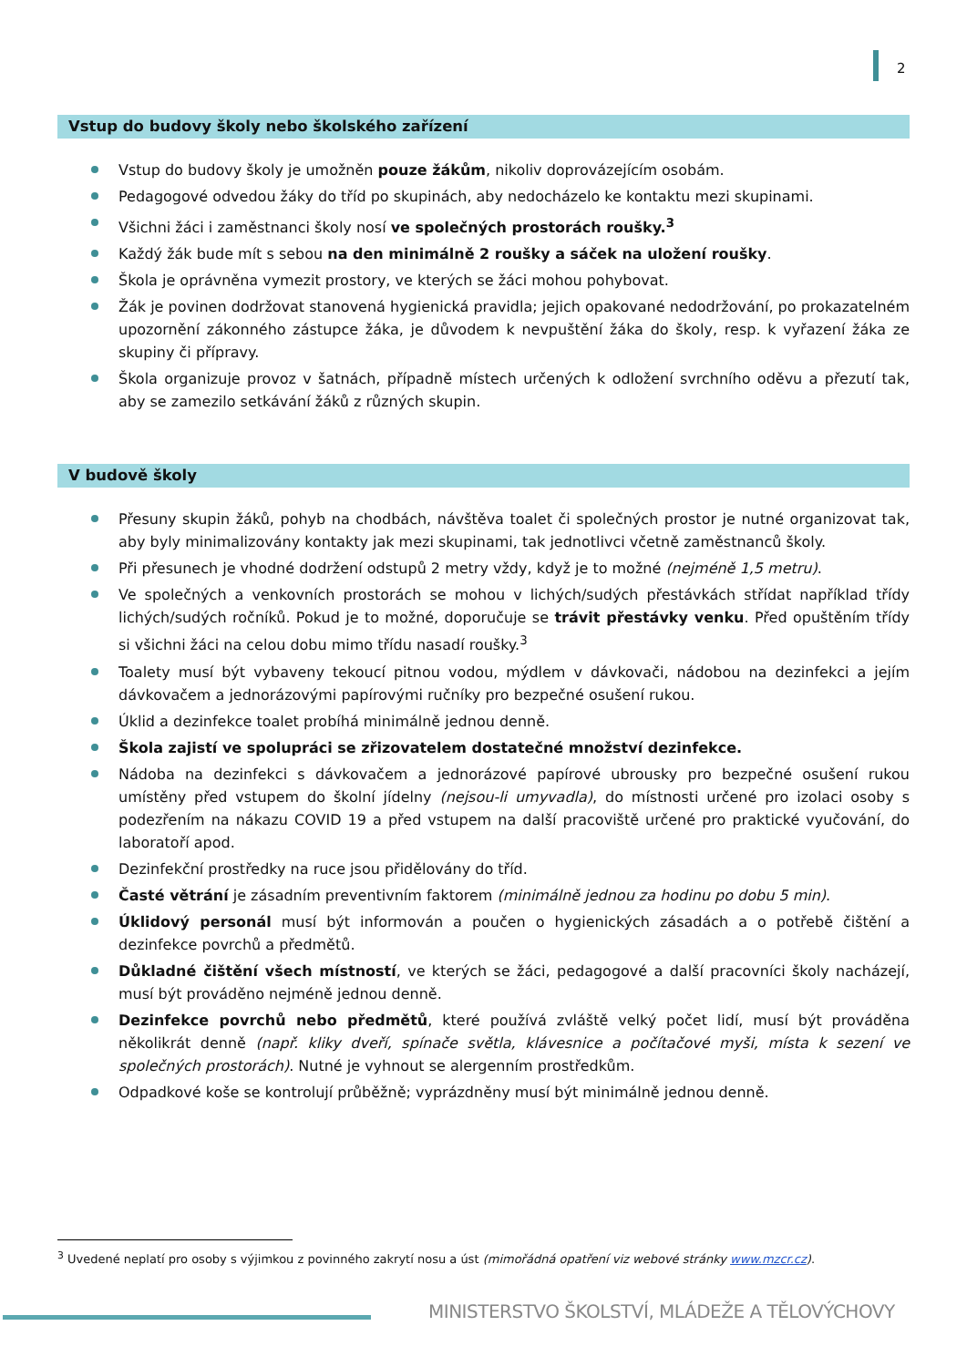2
Vstup do budovy školy nebo školského zařízení
Vstup do budovy školy je umožněn pouze žákům, nikoliv doprovázejícím osobám.
Pedagogové odvedou žáky do tříd po skupinách, aby nedocházelo ke kontaktu mezi skupinami.
Všichni žáci i zaměstnanci školy nosí ve společných prostorách roušky.<sup>3</sup>
Každý žák bude mít s sebou na den minimálně 2 roušky a sáček na uložení roušky.
Škola je oprávněna vymezit prostory, ve kterých se žáci mohou pohybovat.
Žák je povinen dodržovat stanovená hygienická pravidla; jejich opakované nedodržování, po prokazatelném upozornění zákonného zástupce žáka, je důvodem k nevpuštění žáka do školy, resp. k vyřazení žáka ze skupiny či přípravy.
Škola organizuje provoz v šatnách, případně místech určených k odložení svrchního oděvu a přezutí tak, aby se zamezilo setkávání žáků z různých skupin.
V budově školy
Přesuny skupin žáků, pohyb na chodbách, návštěva toalet či společných prostor je nutné organizovat tak, aby byly minimalizovány kontakty jak mezi skupinami, tak jednotlivci včetně zaměstnanců školy.
Při přesunech je vhodné dodržení odstupů 2 metry vždy, když je to možné (nejméně 1,5 metru).
Ve společných a venkovních prostorách se mohou v lichých/sudých přestávkách střídat například třídy lichých/sudých ročníků. Pokud je to možné, doporučuje se trávit přestávky venku. Před opuštěním třídy si všichni žáci na celou dobu mimo třídu nasadí roušky.<sup>3</sup>
Toalety musí být vybaveny tekoucí pitnou vodou, mýdlem v dávkovači, nádobou na dezinfekci a jejím dávkovačem a jednorázovými papírovými ručníky pro bezpečné osušení rukou.
Úklid a dezinfekce toalet probíhá minimálně jednou denně.
Škola zajistí ve spolupráci se zřizovatelem dostatečné množství dezinfekce.
Nádoba na dezinfekci s dávkovačem a jednorázové papírové ubrousky pro bezpečné osušení rukou umístěny před vstupem do školní jídelny (nejsou-li umyvadla), do místnosti určené pro izolaci osoby s podezřením na nákazu COVID 19 a před vstupem na další pracoviště určené pro praktické vyučování, do laboratoří apod.
Dezinfekční prostředky na ruce jsou přidělovány do tříd.
Časté větrání je zásadním preventivním faktorem (minimálně jednou za hodinu po dobu 5 min).
Úklidový personál musí být informován a poučen o hygienických zásadách a o potřebě čištění a dezinfekce povrchů a předmětů.
Důkladné čištění všech místností, ve kterých se žáci, pedagogové a další pracovníci školy nacházejí, musí být prováděno nejméně jednou denně.
Dezinfekce povrchů nebo předmětů, které používá zvláště velký počet lidí, musí být prováděna několikrát denně (např. kliky dveří, spínače světla, klávesnice a počítačové myši, místa k sezení ve společných prostorách). Nutné je vyhnout se alergenním prostředkům.
Odpadkové koše se kontrolují průběžně; vyprázdněny musí být minimálně jednou denně.
<sup>3</sup> Uvedené neplatí pro osoby s výjimkou z povinného zakrytí nosu a úst (mimořádná opatření viz webové stránky www.mzcr.cz).
MINISTERSTVO ŠKOLSTVÍ, MLÁDEŽE A TĚLOVÝCHOVY